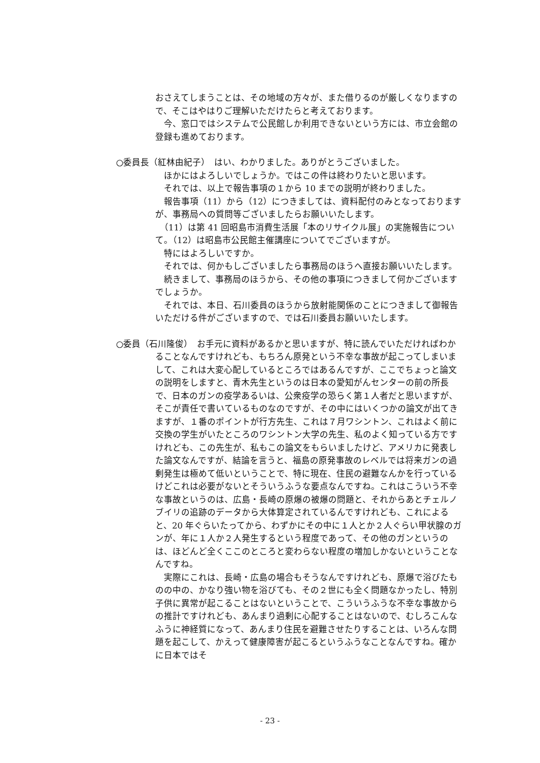おさえてしまうことは、その地域の方々が、また借りるのが厳しくなりますので、そこはやはりご理解いただけたらと考えております。
　今、窓口ではシステムで公民館しか利用できないという方には、市立会館の登録も進めております。
○委員長（紅林由紀子）　はい、わかりました。ありがとうございました。
　ほかにはよろしいでしょうか。ではこの件は終わりたいと思います。
　それでは、以上で報告事項の１から 10 までの説明が終わりました。
　報告事項（11）から（12）につきましては、資料配付のみとなっておりますが、事務局への質問等ございましたらお願いいたします。
　（11）は第 41 回昭島市消費生活展「本のリサイクル展」の実施報告について。（12）は昭島市公民館主催講座についてでございますが。
　特にはよろしいですか。
　それでは、何かもしございましたら事務局のほうへ直接お願いいたします。
　続きまして、事務局のほうから、その他の事項につきまして何かございますでしょうか。
　それでは、本日、石川委員のほうから放射能関係のことにつきまして御報告いただける件がございますので、では石川委員お願いいたします。
○委員（石川隆俊）　お手元に資料があるかと思いますが、特に読んでいただければわか
ることなんですけれども、もちろん原発という不幸な事故が起こってしまいまして、これは大変心配しているところではあるんですが、ここでちょっと論文の説明をしますと、青木先生というのは日本の愛知がんセンターの前の所長で、日本のガンの疫学あるいは、公衆疫学の恐らく第１人者だと思いますが、そこが責任で書いているものなのですが、その中にはいくつかの論文が出てきますが、１番のポイントが行方先生、これは７月ワシントン、これはよく前に交換の学生がいたところのワシントン大学の先生、私のよく知っている方ですけれども、この先生が、私もこの論文をもらいましたけど、アメリカに発表した論文なんですが、結論を言うと、福島の原発事故のレベルでは将来ガンの過剰発生は極めて低いということで、特に現在、住民の避難なんかを行っているけどこれは必要がないとそういうふうな要点なんですね。これはこういう不幸な事故というのは、広島・長崎の原爆の被爆の問題と、それからあとチェルノブイリの追跡のデータから大体算定されているんですけれども、これによると、20 年ぐらいたってから、わずかにその中に１人とか２人ぐらい甲状腺のガンが、年に１人か２人発生するという程度であって、その他のガンというのは、ほどんど全くここのところと変わらない程度の増加しかないということなんですね。
　実際にこれは、長崎・広島の場合もそうなんですけれども、原爆で浴びたものの中の、かなり強い物を浴びても、その２世にも全く問題なかったし、特別子供に異常が起こることはないということで、こういうふうな不幸な事故からの推計ですけれども、あんまり過剰に心配することはないので、むしろこんなふうに神経質になって、あんまり住民を避難させたりすることは、いろんな問題を起こして、かえって健康障害が起こるというふうなことなんですね。確かに日本ではそ
- 23 -